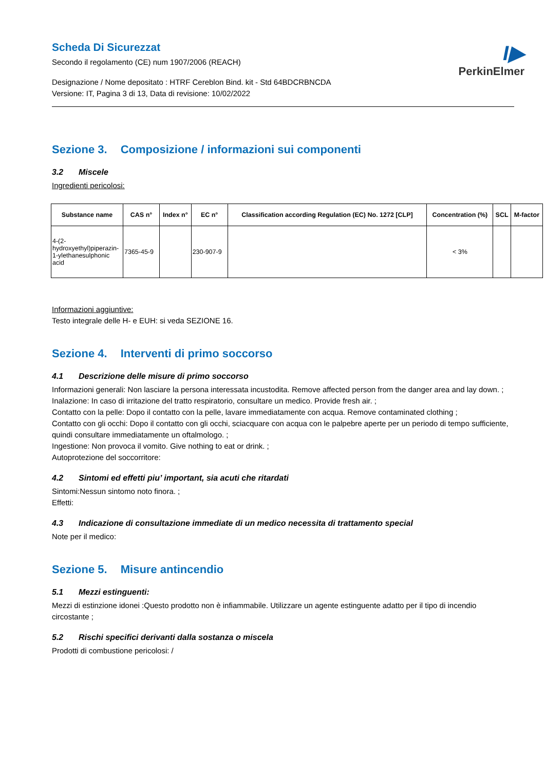I▶
PerkinElmer
Scheda Di Sicurezzat
Secondo il regolamento (CE) num 1907/2006 (REACH)
Designazione / Nome depositato : HTRF Cereblon Bind. kit - Std 64BDCRBNCDA
Versione: IT, Pagina 3 di 13, Data di revisione: 10/02/2022
Sezione 3. Composizione / informazioni sui componenti
3.2 Miscele
Ingredienti pericolosi:
| Substance name | CAS n° | Index n° | EC n° | Classification according Regulation (EC) No. 1272 [CLP] | Concentration (%) | SCL | M-factor |
| --- | --- | --- | --- | --- | --- | --- | --- |
| 4-(2-hydroxyethyl)piperazin-1-ylethanesulphonic acid | 7365-45-9 | | 230-907-9 | | < 3% | | |
Informazioni aggiuntive:
Testo integrale delle H- e EUH: si veda SEZIONE 16.
Sezione 4. Interventi di primo soccorso
4.1 Descrizione delle misure di primo soccorso
Informazioni generali: Non lasciare la persona interessata incustodita. Remove affected person from the danger area and lay down. ;
Inalazione: In caso di irritazione del tratto respiratorio, consultare un medico. Provide fresh air. ;
Contatto con la pelle: Dopo il contatto con la pelle, lavare immediatamente con acqua. Remove contaminated clothing ;
Contatto con gli occhi: Dopo il contatto con gli occhi, sciacquare con acqua con le palpebre aperte per un periodo di tempo sufficiente, quindi consultare immediatamente un oftalmologo. ;
Ingestione: Non provoca il vomito. Give nothing to eat or drink. ;
Autoprotezione del soccorritore:
4.2 Sintomi ed effetti piu’ important, sia acuti che ritardati
Sintomi:Nessun sintomo noto finora. ;
Effetti:
4.3 Indicazione di consultazione immediate di un medico necessita di trattamento special
Note per il medico:
Sezione 5. Misure antincendio
5.1 Mezzi estinguenti:
Mezzi di estinzione idonei :Questo prodotto non è infiammabile. Utilizzare un agente estinguente adatto per il tipo di incendio circostante ;
5.2 Rischi specifici derivanti dalla sostanza o miscela
Prodotti di combustione pericolosi: /